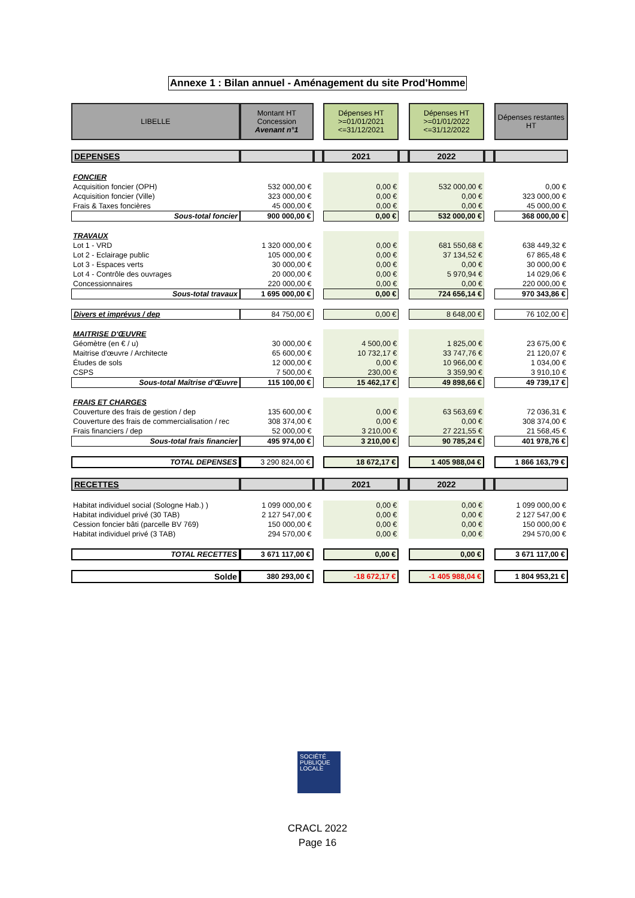Annexe 1 : Bilan annuel - Aménagement du site Prod’Homme
| LIBELLE | Montant HT Concession Avenant n°1 | | Dépenses HT >=01/01/2021 <=31/12/2021 | | Dépenses HT >=01/01/2022 <=31/12/2022 | | Dépenses restantes HT |
| DEPENSES | | | 2021 | | 2022 | | |
| FONCIER | | | | | | | |
| Acquisition foncier (OPH) | 532 000,00 € | | 0,00 € | | 532 000,00 € | | 0,00 € |
| Acquisition foncier (Ville) | 323 000,00 € | | 0,00 € | | 0,00 € | | 323 000,00 € |
| Frais & Taxes foncières | 45 000,00 € | | 0,00 € | | 0,00 € | | 45 000,00 € |
| Sous-total foncier | 900 000,00 € | | 0,00 € | | 532 000,00 € | | 368 000,00 € |
| TRAVAUX | | | | | | | |
| Lot 1 - VRD | 1 320 000,00 € | | 0,00 € | | 681 550,68 € | | 638 449,32 € |
| Lot 2 - Eclairage public | 105 000,00 € | | 0,00 € | | 37 134,52 € | | 67 865,48 € |
| Lot 3 - Espaces verts | 30 000,00 € | | 0,00 € | | 0,00 € | | 30 000,00 € |
| Lot 4 - Contrôle des ouvrages | 20 000,00 € | | 0,00 € | | 5 970,94 € | | 14 029,06 € |
| Concessionnaires | 220 000,00 € | | 0,00 € | | 0,00 € | | 220 000,00 € |
| Sous-total travaux | 1 695 000,00 € | | 0,00 € | | 724 656,14 € | | 970 343,86 € |
| Divers et imprévus / dep | 84 750,00 € | | 0,00 € | | 8 648,00 € | | 76 102,00 € |
| MAITRISE D'ŒUVRE | | | | | | | |
| Géomètre (en € / u) | 30 000,00 € | | 4 500,00 € | | 1 825,00 € | | 23 675,00 € |
| Maitrise d'œuvre / Architecte | 65 600,00 € | | 10 732,17 € | | 33 747,76 € | | 21 120,07 € |
| Études de sols | 12 000,00 € | | 0,00 € | | 10 966,00 € | | 1 034,00 € |
| CSPS | 7 500,00 € | | 230,00 € | | 3 359,90 € | | 3 910,10 € |
| Sous-total Maîtrise d'Œuvre | 115 100,00 € | | 15 462,17 € | | 49 898,66 € | | 49 739,17 € |
| FRAIS ET CHARGES | | | | | | | |
| Couverture des frais de gestion / dep | 135 600,00 € | | 0,00 € | | 63 563,69 € | | 72 036,31 € |
| Couverture des frais de commercialisation / rec | 308 374,00 € | | 0,00 € | | 0,00 € | | 308 374,00 € |
| Frais financiers / dep | 52 000,00 € | | 3 210,00 € | | 27 221,55 € | | 21 568,45 € |
| Sous-total frais financier | 495 974,00 € | | 3 210,00 € | | 90 785,24 € | | 401 978,76 € |
| TOTAL DEPENSES | 3 290 824,00 € | | 18 672,17 € | | 1 405 988,04 € | | 1 866 163,79 € |
| RECETTES | | | 2021 | | 2022 | | |
| Habitat individuel social (Sologne Hab.) ) | 1 099 000,00 € | | 0,00 € | | 0,00 € | | 1 099 000,00 € |
| Habitat individuel privé (30 TAB) | 2 127 547,00 € | | 0,00 € | | 0,00 € | | 2 127 547,00 € |
| Cession foncier bâti (parcelle BV 769) | 150 000,00 € | | 0,00 € | | 0,00 € | | 150 000,00 € |
| Habitat individuel privé (3 TAB) | 294 570,00 € | | 0,00 € | | 0,00 € | | 294 570,00 € |
| TOTAL RECETTES | 3 671 117,00 € | | 0,00 € | | 0,00 € | | 3 671 117,00 € |
| Solde | 380 293,00 € | | -18 672,17 € | | -1 405 988,04 € | | 1 804 953,21 € |
SOCIÉTÉ
PUBLIQUE
LOCALE
CRACL 2022
Page 16